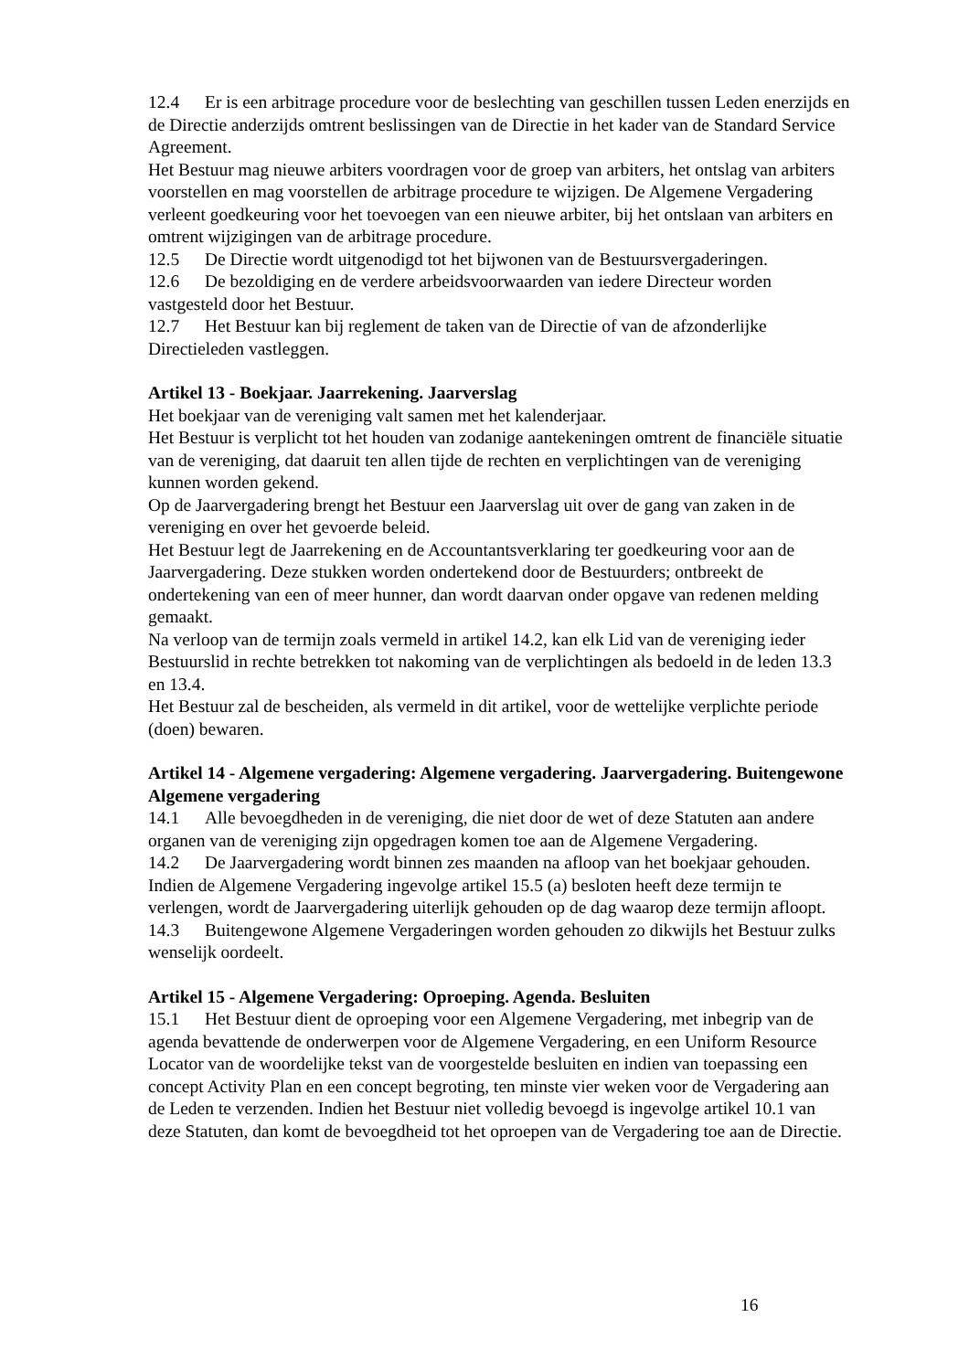12.4 Er is een arbitrage procedure voor de beslechting van geschillen tussen Leden enerzijds en de Directie anderzijds omtrent beslissingen van de Directie in het kader van de Standard Service Agreement.
Het Bestuur mag nieuwe arbiters voordragen voor de groep van arbiters, het ontslag van arbiters voorstellen en mag voorstellen de arbitrage procedure te wijzigen. De Algemene Vergadering verleent goedkeuring voor het toevoegen van een nieuwe arbiter, bij het ontslaan van arbiters en omtrent wijzigingen van de arbitrage procedure.
12.5 De Directie wordt uitgenodigd tot het bijwonen van de Bestuursvergaderingen.
12.6 De bezoldiging en de verdere arbeidsvoorwaarden van iedere Directeur worden vastgesteld door het Bestuur.
12.7 Het Bestuur kan bij reglement de taken van de Directie of van de afzonderlijke Directieleden vastleggen.
Artikel 13 - Boekjaar. Jaarrekening. Jaarverslag
Het boekjaar van de vereniging valt samen met het kalenderjaar.
Het Bestuur is verplicht tot het houden van zodanige aantekeningen omtrent de financiële situatie van de vereniging, dat daaruit ten allen tijde de rechten en verplichtingen van de vereniging kunnen worden gekend.
Op de Jaarvergadering brengt het Bestuur een Jaarverslag uit over de gang van zaken in de vereniging en over het gevoerde beleid.
Het Bestuur legt de Jaarrekening en de Accountantsverklaring ter goedkeuring voor aan de Jaarvergadering. Deze stukken worden ondertekend door de Bestuurders; ontbreekt de ondertekening van een of meer hunner, dan wordt daarvan onder opgave van redenen melding gemaakt.
Na verloop van de termijn zoals vermeld in artikel 14.2, kan elk Lid van de vereniging ieder Bestuurslid in rechte betrekken tot nakoming van de verplichtingen als bedoeld in de leden 13.3 en 13.4.
Het Bestuur zal de bescheiden, als vermeld in dit artikel, voor de wettelijke verplichte periode (doen) bewaren.
Artikel 14 - Algemene vergadering: Algemene vergadering. Jaarvergadering. Buitengewone Algemene vergadering
14.1 Alle bevoegdheden in de vereniging, die niet door de wet of deze Statuten aan andere organen van de vereniging zijn opgedragen komen toe aan de Algemene Vergadering.
14.2 De Jaarvergadering wordt binnen zes maanden na afloop van het boekjaar gehouden. Indien de Algemene Vergadering ingevolge artikel 15.5 (a) besloten heeft deze termijn te verlengen, wordt de Jaarvergadering uiterlijk gehouden op de dag waarop deze termijn afloopt.
14.3 Buitengewone Algemene Vergaderingen worden gehouden zo dikwijls het Bestuur zulks wenselijk oordeelt.
Artikel 15 - Algemene Vergadering: Oproeping. Agenda. Besluiten
15.1 Het Bestuur dient de oproeping voor een Algemene Vergadering, met inbegrip van de agenda bevattende de onderwerpen voor de Algemene Vergadering, en een Uniform Resource Locator van de woordelijke tekst van de voorgestelde besluiten en indien van toepassing een concept Activity Plan en een concept begroting, ten minste vier weken voor de Vergadering aan de Leden te verzenden. Indien het Bestuur niet volledig bevoegd is ingevolge artikel 10.1 van deze Statuten, dan komt de bevoegdheid tot het oproepen van de Vergadering toe aan de Directie.
16